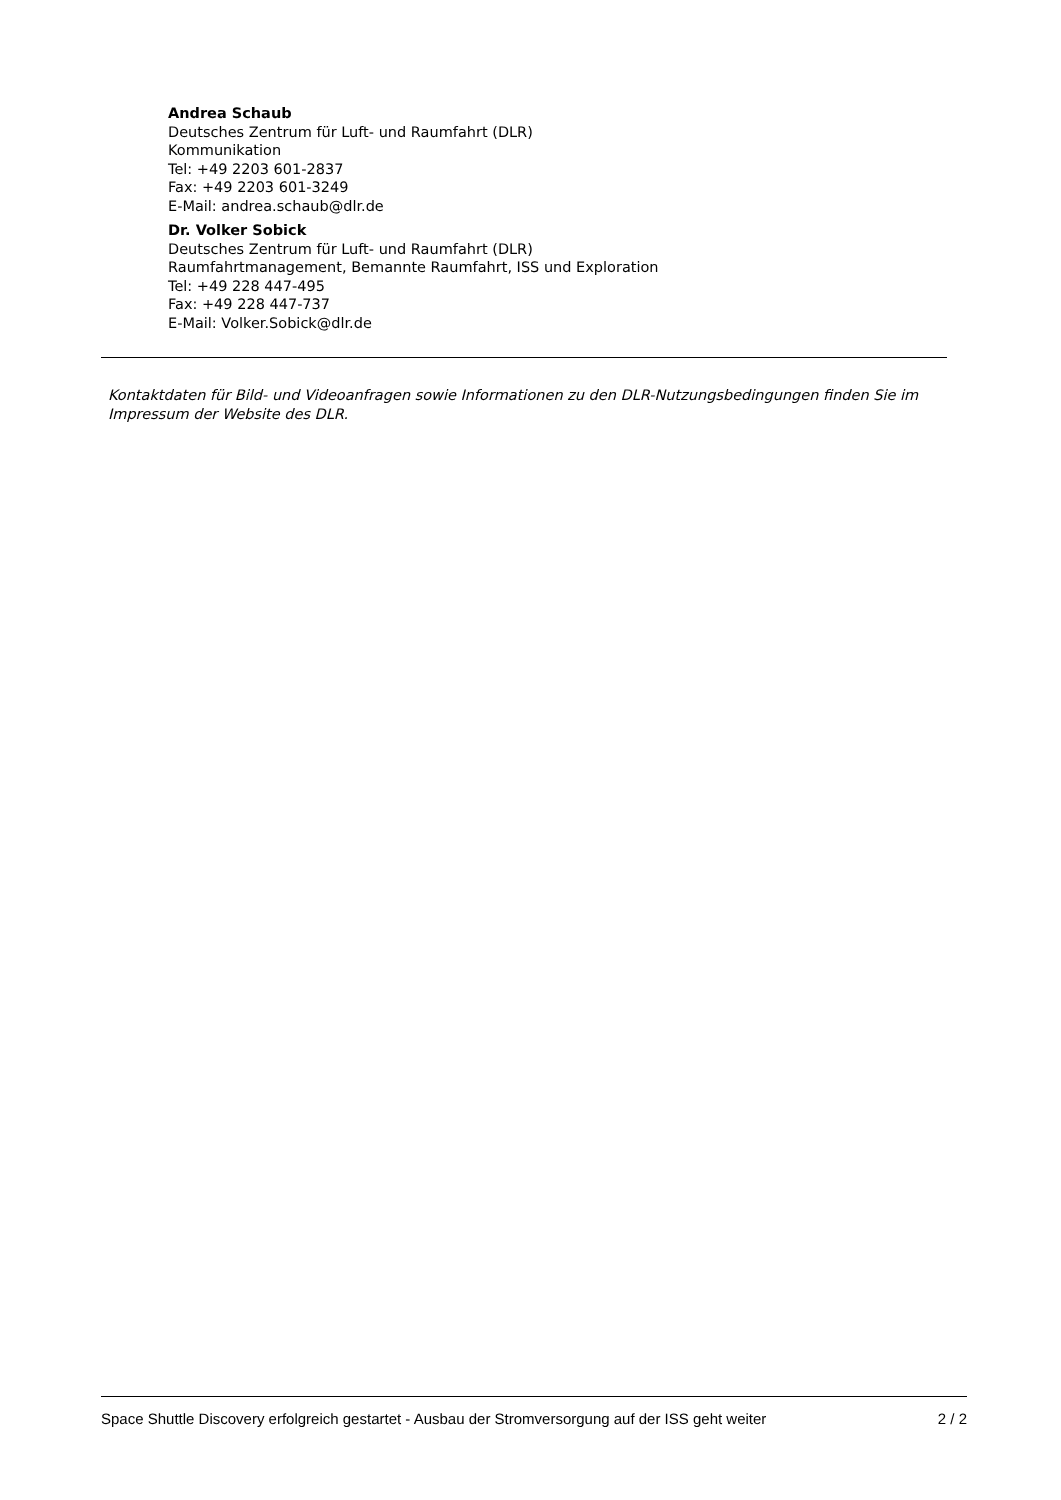Andrea Schaub
Deutsches Zentrum für Luft- und Raumfahrt (DLR)
Kommunikation
Tel: +49 2203 601-2837
Fax: +49 2203 601-3249
E-Mail: andrea.schaub@dlr.de
Dr. Volker Sobick
Deutsches Zentrum für Luft- und Raumfahrt (DLR)
Raumfahrtmanagement, Bemannte Raumfahrt, ISS und Exploration
Tel: +49 228 447-495
Fax: +49 228 447-737
E-Mail: Volker.Sobick@dlr.de
Kontaktdaten für Bild- und Videoanfragen sowie Informationen zu den DLR-Nutzungsbedingungen finden Sie im Impressum der Website des DLR.
Space Shuttle Discovery erfolgreich gestartet - Ausbau der Stromversorgung auf der ISS geht weiter 2 / 2